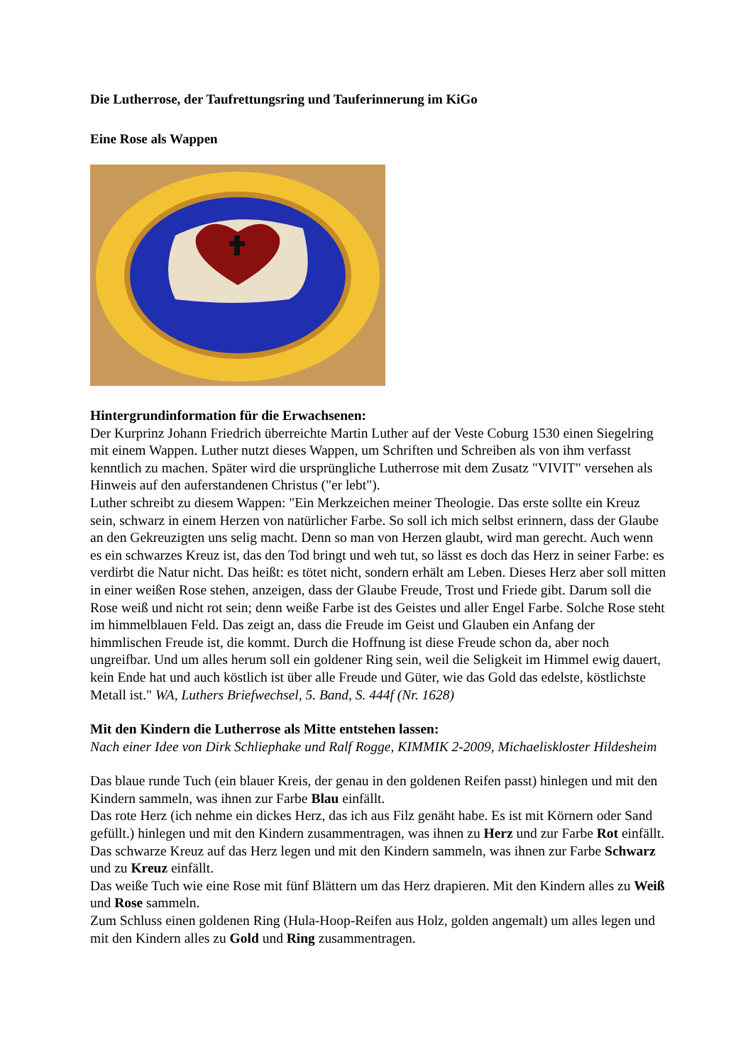Die Lutherrose, der Taufrettungsring und Tauferinnerung im KiGo
Eine Rose als Wappen
Hintergrundinformation für die Erwachsenen:
Der Kurprinz Johann Friedrich überreichte Martin Luther auf der Veste Coburg 1530 einen Siegelring mit einem Wappen. Luther nutzt dieses Wappen, um Schriften und Schreiben als von ihm verfasst kenntlich zu machen. Später wird die ursprüngliche Lutherrose mit dem Zusatz "VIVIT" versehen als Hinweis auf den auferstandenen Christus ("er lebt").
Luther schreibt zu diesem Wappen: "Ein Merkzeichen meiner Theologie. Das erste sollte ein Kreuz sein, schwarz in einem Herzen von natürlicher Farbe. So soll ich mich selbst erinnern, dass der Glaube an den Gekreuzigten uns selig macht. Denn so man von Herzen glaubt, wird man gerecht. Auch wenn es ein schwarzes Kreuz ist, das den Tod bringt und weh tut, so lässt es doch das Herz in seiner Farbe: es verdirbt die Natur nicht. Das heißt: es tötet nicht, sondern erhält am Leben. Dieses Herz aber soll mitten in einer weißen Rose stehen, anzeigen, dass der Glaube Freude, Trost und Friede gibt. Darum soll die Rose weiß und nicht rot sein; denn weiße Farbe ist des Geistes und aller Engel Farbe. Solche Rose steht im himmelblauen Feld. Das zeigt an, dass die Freude im Geist und Glauben ein Anfang der himmlischen Freude ist, die kommt. Durch die Hoffnung ist diese Freude schon da, aber noch ungreifbar. Und um alles herum soll ein goldener Ring sein, weil die Seligkeit im Himmel ewig dauert, kein Ende hat und auch köstlich ist über alle Freude und Güter, wie das Gold das edelste, köstlichste Metall ist." WA, Luthers Briefwechsel, 5. Band, S. 444f (Nr. 1628)
Mit den Kindern die Lutherrose als Mitte entstehen lassen:
Nach einer Idee von Dirk Schliephake und Ralf Rogge, KIMMIK 2-2009, Michaeliskloster Hildesheim
Das blaue runde Tuch (ein blauer Kreis, der genau in den goldenen Reifen passt) hinlegen und mit den Kindern sammeln, was ihnen zur Farbe Blau einfällt.
Das rote Herz (ich nehme ein dickes Herz, das ich aus Filz genäht habe. Es ist mit Körnern oder Sand gefüllt.) hinlegen und mit den Kindern zusammentragen, was ihnen zu Herz und zur Farbe Rot einfällt.
Das schwarze Kreuz auf das Herz legen und mit den Kindern sammeln, was ihnen zur Farbe Schwarz und zu Kreuz einfällt.
Das weiße Tuch wie eine Rose mit fünf Blättern um das Herz drapieren. Mit den Kindern alles zu Weiß und Rose sammeln.
Zum Schluss einen goldenen Ring (Hula-Hoop-Reifen aus Holz, golden angemalt) um alles legen und mit den Kindern alles zu Gold und Ring zusammentragen.